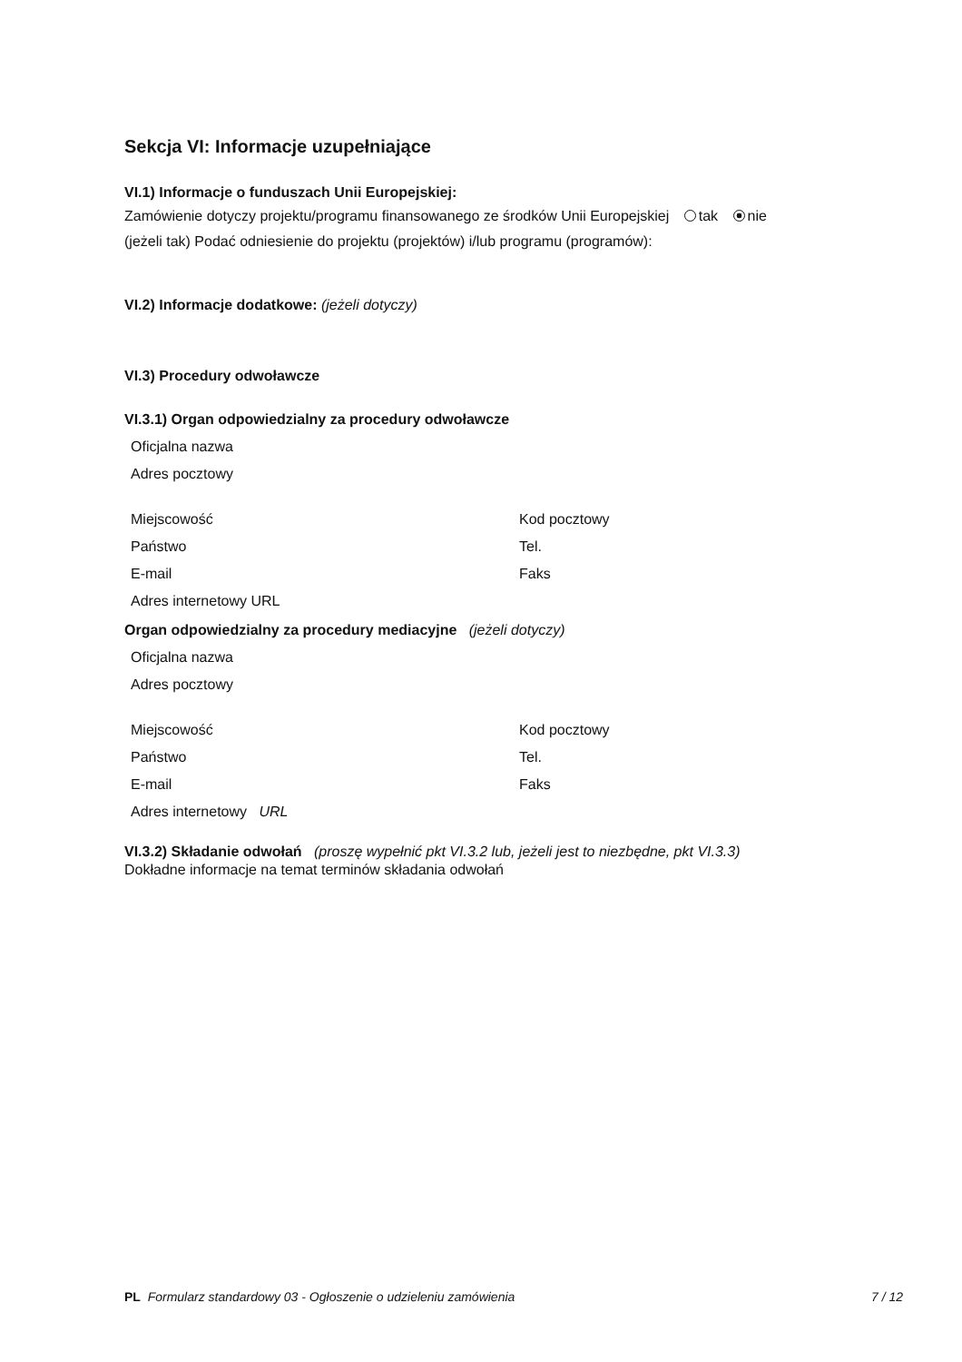Sekcja VI: Informacje uzupełniające
VI.1) Informacje o funduszach Unii Europejskiej:
Zamówienie dotyczy projektu/programu finansowanego ze środków Unii Europejskiej tak nie
(jeżeli tak) Podać odniesienie do projektu (projektów) i/lub programu (programów):
VI.2) Informacje dodatkowe: (jeżeli dotyczy)
VI.3) Procedury odwoławcze
VI.3.1) Organ odpowiedzialny za procedury odwoławcze
Oficjalna nazwa
Adres pocztowy
Miejscowość Kod pocztowy
Państwo Tel.
E-mail Faks
Adres internetowy URL
Organ odpowiedzialny za procedury mediacyjne (jeżeli dotyczy)
Oficjalna nazwa
Adres pocztowy
Miejscowość Kod pocztowy
Państwo Tel.
E-mail Faks
Adres internetowy URL
VI.3.2) Składanie odwołań (proszę wypełnić pkt VI.3.2 lub, jeżeli jest to niezbędne, pkt VI.3.3)
Dokładne informacje na temat terminów składania odwołań
PL Formularz standardowy 03 - Ogłoszenie o udzieleniu zamówienia 7 / 12